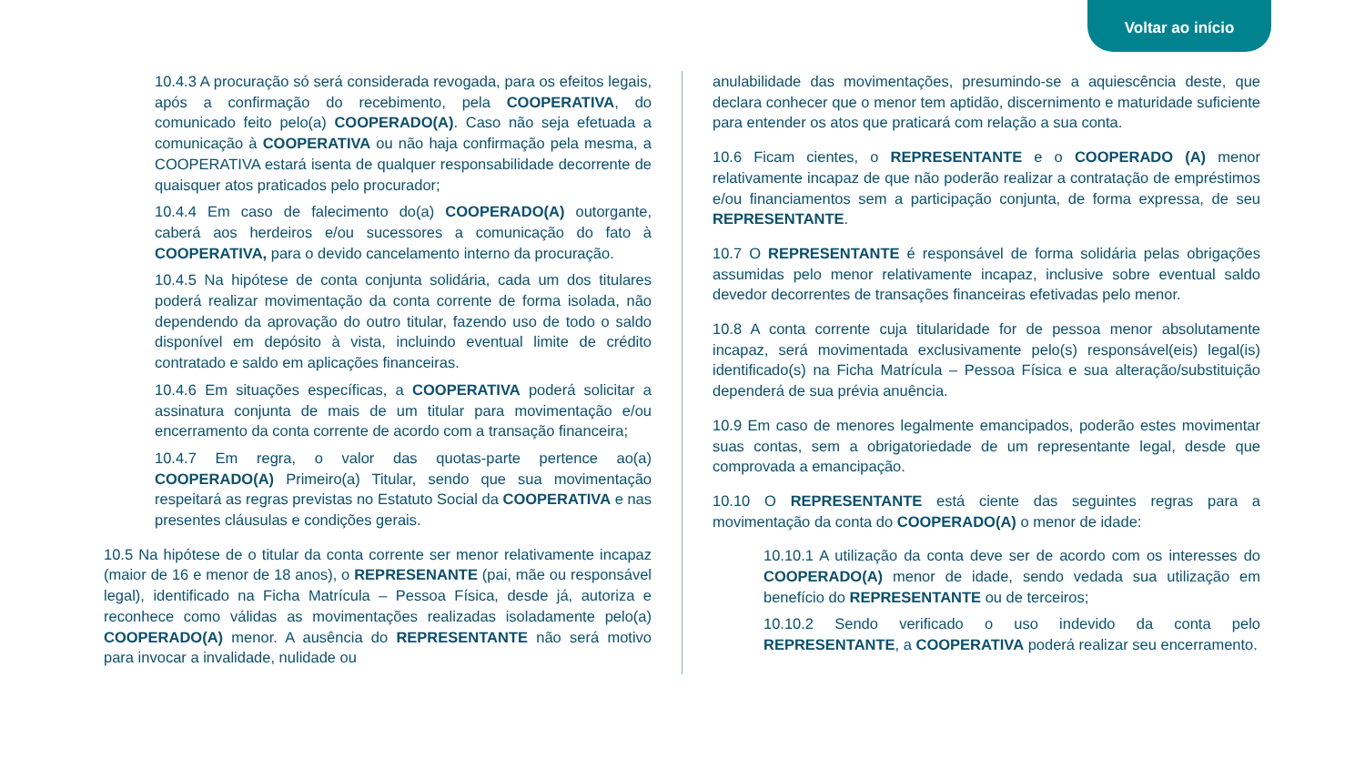Voltar ao início
10.4.3 A procuração só será considerada revogada, para os efeitos legais, após a confirmação do recebimento, pela COOPERATIVA, do comunicado feito pelo(a) COOPERADO(A). Caso não seja efetuada a comunicação à COOPERATIVA ou não haja confirmação pela mesma, a COOPERATIVA estará isenta de qualquer responsabilidade decorrente de quaisquer atos praticados pelo procurador;
10.4.4 Em caso de falecimento do(a) COOPERADO(A) outorgante, caberá aos herdeiros e/ou sucessores a comunicação do fato à COOPERATIVA, para o devido cancelamento interno da procuração.
10.4.5 Na hipótese de conta conjunta solidária, cada um dos titulares poderá realizar movimentação da conta corrente de forma isolada, não dependendo da aprovação do outro titular, fazendo uso de todo o saldo disponível em depósito à vista, incluindo eventual limite de crédito contratado e saldo em aplicações financeiras.
10.4.6 Em situações específicas, a COOPERATIVA poderá solicitar a assinatura conjunta de mais de um titular para movimentação e/ou encerramento da conta corrente de acordo com a transação financeira;
10.4.7 Em regra, o valor das quotas-parte pertence ao(a) COOPERADO(A) Primeiro(a) Titular, sendo que sua movimentação respeitará as regras previstas no Estatuto Social da COOPERATIVA e nas presentes cláusulas e condições gerais.
10.5 Na hipótese de o titular da conta corrente ser menor relativamente incapaz (maior de 16 e menor de 18 anos), o REPRESENANTE (pai, mãe ou responsável legal), identificado na Ficha Matrícula – Pessoa Física, desde já, autoriza e reconhece como válidas as movimentações realizadas isoladamente pelo(a) COOPERADO(A) menor. A ausência do REPRESENTANTE não será motivo para invocar a invalidade, nulidade ou
anulabilidade das movimentações, presumindo-se a aquiescência deste, que declara conhecer que o menor tem aptidão, discernimento e maturidade suficiente para entender os atos que praticará com relação a sua conta.
10.6 Ficam cientes, o REPRESENTANTE e o COOPERADO (A) menor relativamente incapaz de que não poderão realizar a contratação de empréstimos e/ou financiamentos sem a participação conjunta, de forma expressa, de seu REPRESENTANTE.
10.7 O REPRESENTANTE é responsável de forma solidária pelas obrigações assumidas pelo menor relativamente incapaz, inclusive sobre eventual saldo devedor decorrentes de transações financeiras efetivadas pelo menor.
10.8 A conta corrente cuja titularidade for de pessoa menor absolutamente incapaz, será movimentada exclusivamente pelo(s) responsável(eis) legal(is) identificado(s) na Ficha Matrícula – Pessoa Física e sua alteração/substituição dependerá de sua prévia anuência.
10.9 Em caso de menores legalmente emancipados, poderão estes movimentar suas contas, sem a obrigatoriedade de um representante legal, desde que comprovada a emancipação.
10.10 O REPRESENTANTE está ciente das seguintes regras para a movimentação da conta do COOPERADO(A) o menor de idade:
10.10.1 A utilização da conta deve ser de acordo com os interesses do COOPERADO(A) menor de idade, sendo vedada sua utilização em benefício do REPRESENTANTE ou de terceiros;
10.10.2 Sendo verificado o uso indevido da conta pelo REPRESENTANTE, a COOPERATIVA poderá realizar seu encerramento.